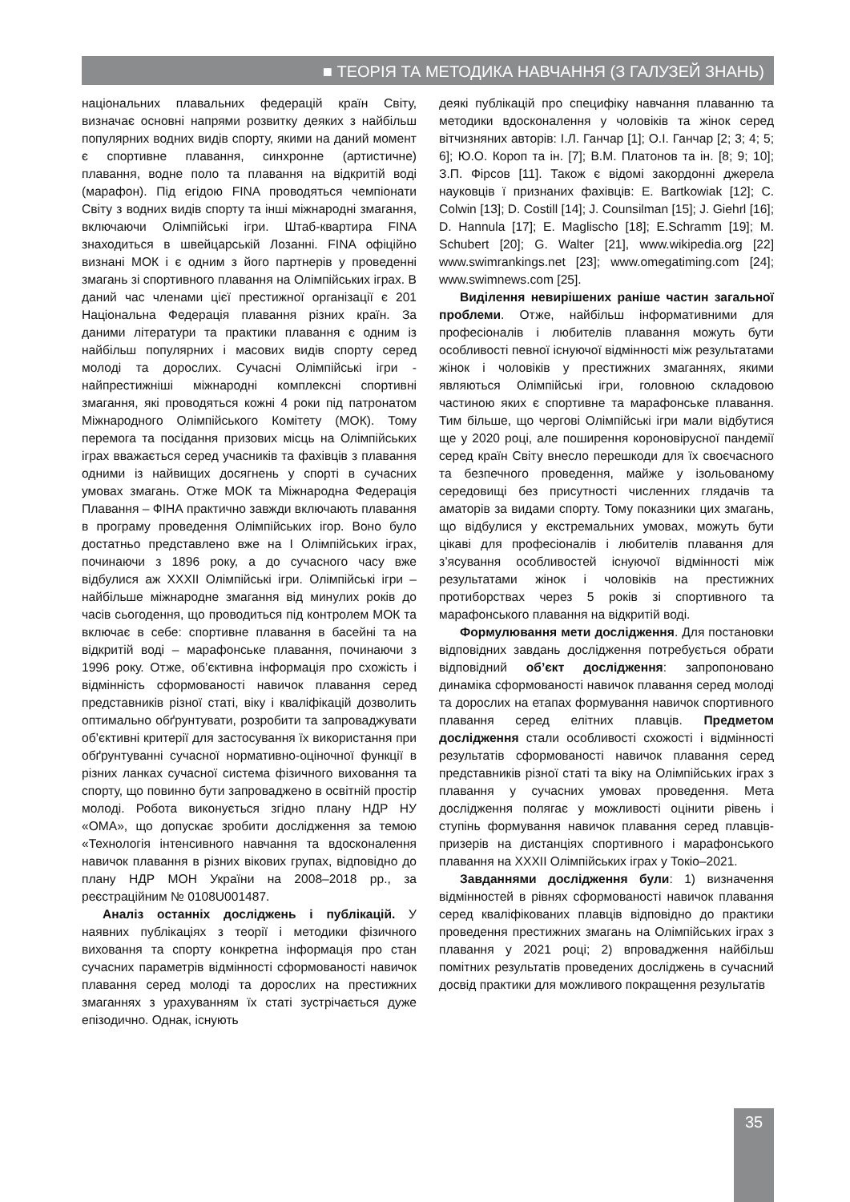■ ТЕОРІЯ ТА МЕТОДИКА НАВЧАННЯ (З ГАЛУЗЕЙ ЗНАНЬ)
національних плавальних федерацій країн Світу, визначає основні напрями розвитку деяких з найбільш популярних водних видів спорту, якими на даний момент є спортивне плавання, синхронне (артистичне) плавання, водне поло та плавання на відкритій воді (марафон). Під егідою FINA проводяться чемпіонати Світу з водних видів спорту та інші міжнародні змагання, включаючи Олімпійські ігри. Штаб-квартира FINA знаходиться в швейцарській Лозанні. FINA офіційно визнані МОК і є одним з його партнерів у проведенні змагань зі спортивного плавання на Олімпійських іграх. В даний час членами цієї престижної організації є 201 Національна Федерація плавання різних країн. За даними літератури та практики плавання є одним із найбільш популярних і масових видів спорту серед молоді та дорослих. Сучасні Олімпійські ігри - найпрестижніші міжнародні комплексні спортивні змагання, які проводяться кожні 4 роки під патронатом Міжнародного Олімпійського Комітету (МОК). Тому перемога та посідання призових місць на Олімпійських іграх вважається серед учасників та фахівців з плавання одними із найвищих досягнень у спорті в сучасних умовах змагань. Отже МОК та Міжнародна Федерація Плавання – ФІНА практично завжди включають плавання в програму проведення Олімпійських ігор. Воно було достатньо представлено вже на І Олімпійських іграх, починаючи з 1896 року, а до сучасного часу вже відбулися аж XXXII Олімпійські ігри. Олімпійські ігри – найбільше міжнародне змагання від минулих років до часів сьогодення, що проводиться під контролем МОК та включає в себе: спортивне плавання в басейні та на відкритій воді – марафонське плавання, починаючи з 1996 року. Отже, об’єктивна інформація про схожість і відмінність сформованості навичок плавання серед представників різної статі, віку і кваліфікацій дозволить оптимально обґрунтувати, розробити та запроваджувати об’єктивні критерії для застосування їх використання при обґрунтуванні сучасної нормативно-оціночної функції в різних ланках сучасної система фізичного виховання та спорту, що повинно бути запроваджено в освітній простір молоді. Робота виконується згідно плану НДР НУ «ОМА», що допускає зробити дослідження за темою «Технологія інтенсивного навчання та вдосконалення навичок плавання в різних вікових групах, відповідно до плану НДР МОН України на 2008–2018 рр., за реєстраційним № 0108U001487.
Аналіз останніх досліджень і публікацій. У наявних публікаціях з теорії і методики фізичного виховання та спорту конкретна інформація про стан сучасних параметрів відмінності сформованості навичок плавання серед молоді та дорослих на престижних змаганнях з урахуванням їх статі зустрічається дуже епізодично. Однак, існують
деякі публікацій про специфіку навчання плаванню та методики вдосконалення у чоловіків та жінок серед вітчизняних авторів: І.Л. Ганчар [1]; О.І. Ганчар [2; 3; 4; 5; 6]; Ю.О. Короп та ін. [7]; В.М. Платонов та ін. [8; 9; 10]; З.П. Фірсов [11]. Також є відомі закордонні джерела науковців ї признаних фахівців: E. Bartkowiak [12]; C. Colwin [13]; D. Costill [14]; J. Counsilman [15]; J. Giehrl [16]; D. Hannula [17]; E. Maglischo [18]; E.Schramm [19]; M. Schubert [20]; G. Walter [21], www.wikipedia.org [22] www.swimrankings.net [23]; www.omegatiming.com [24]; www.swimnews.com [25].
Виділення невирішених раніше частин загальної проблеми. Отже, найбільш інформативними для професіоналів і любителів плавання можуть бути особливості певної існуючої відмінності між результатами жінок і чоловіків у престижних змаганнях, якими являються Олімпійські ігри, головною складовою частиною яких є спортивне та марафонське плавання. Тим більше, що чергові Олімпійські ігри мали відбутися ще у 2020 році, але поширення короновірусної пандемії серед країн Світу внесло перешкоди для їх своєчасного та безпечного проведення, майже у ізольованому середовищі без присутності численних глядачів та аматорів за видами спорту. Тому показники цих змагань, що відбулися у екстремальних умовах, можуть бути цікаві для професіоналів і любителів плавання для з’ясування особливостей існуючої відмінності між результатами жінок і чоловіків на престижних протиборствах через 5 років зі спортивного та марафонського плавання на відкритій воді.
Формулювання мети дослідження. Для постановки відповідних завдань дослідження потребується обрати відповідний об’єкт дослідження: запропоновано динаміка сформованості навичок плавання серед молоді та дорослих на етапах формування навичок спортивного плавання серед елітних плавців. Предметом дослідження стали особливості схожості і відмінності результатів сформованості навичок плавання серед представників різної статі та віку на Олімпійських іграх з плавання у сучасних умовах проведення. Мета дослідження полягає у можливості оцінити рівень і ступінь формування навичок плавання серед плавців-призерів на дистанціях спортивного і марафонського плавання на XXXII Олімпійських іграх у Токіо–2021.
Завданнями дослідження були: 1) визначення відмінностей в рівнях сформованості навичок плавання серед кваліфікованих плавців відповідно до практики проведення престижних змагань на Олімпійських іграх з плавання у 2021 році; 2) впровадження найбільш помітних результатів проведених досліджень в сучасний досвід практики для можливого покращення результатів
35